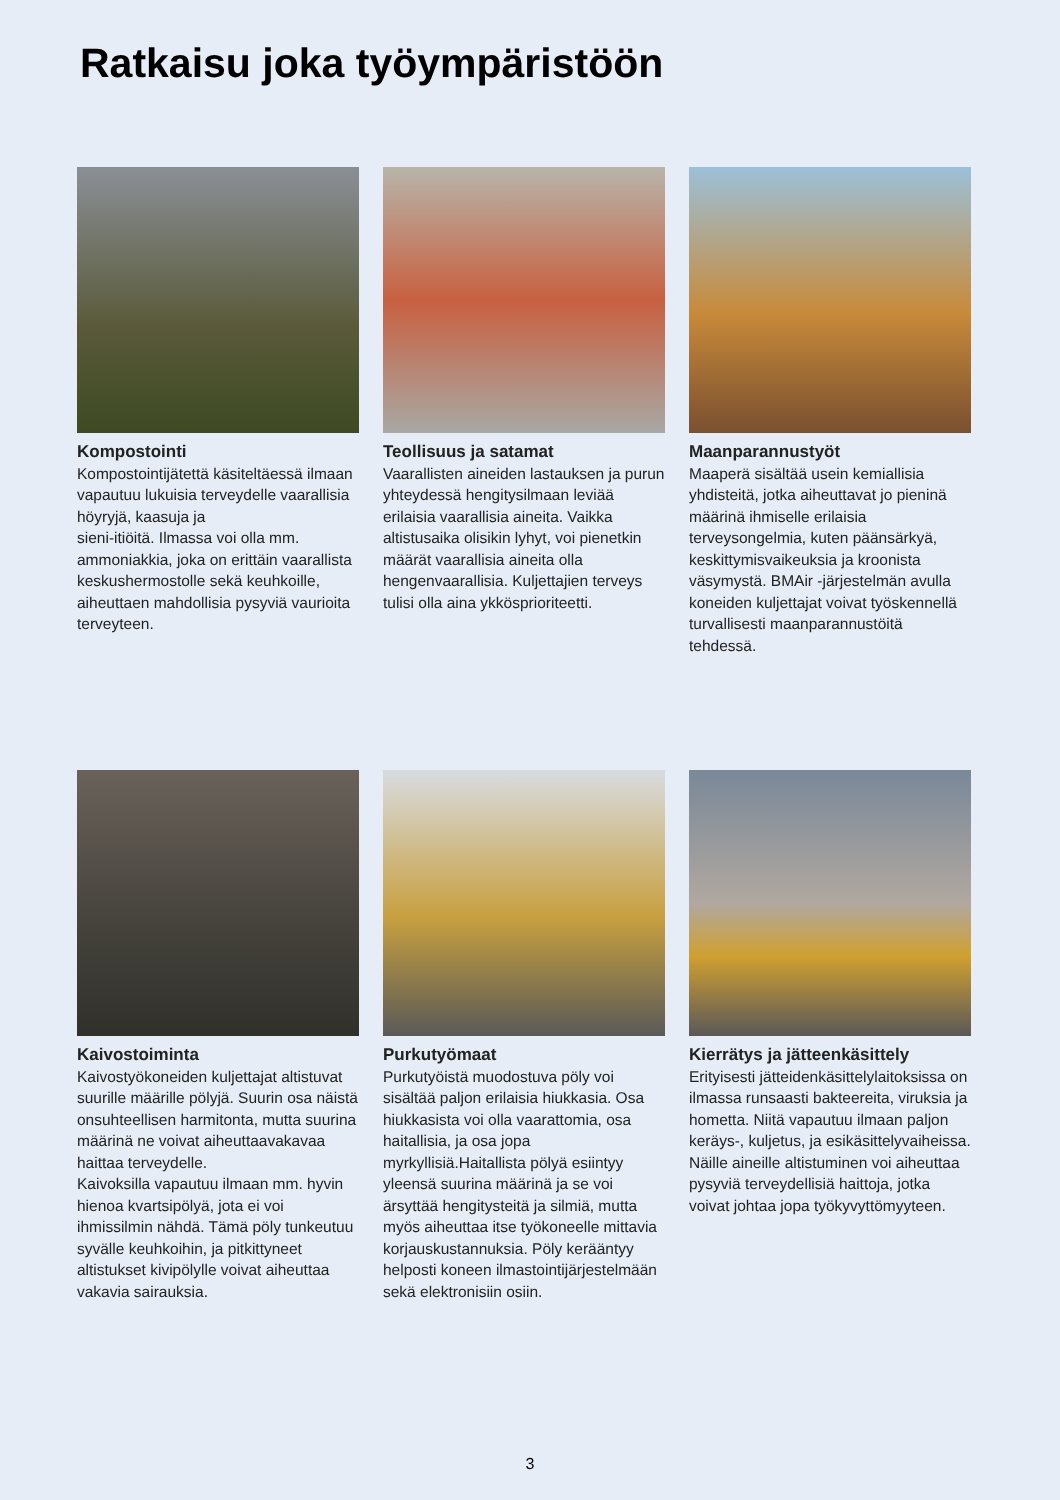Ratkaisu joka työympäristöön
Kompostointi
Kompostointijätettä käsiteltäessä ilmaan vapautuu lukuisia terveydelle vaarallisia höyryjä, kaasuja ja
sieni-itiöitä. Ilmassa voi olla mm. ammoniakkia, joka on erittäin vaarallista keskushermostolle sekä keuhkoille, aiheuttaen mahdollisia pysyviä vaurioita terveyteen.
Teollisuus ja satamat
Vaarallisten aineiden lastauksen ja purun yhteydessä hengitysilmaan leviää erilaisia vaarallisia aineita. Vaikka altistusaika olisikin lyhyt, voi pienetkin määrät vaarallisia aineita olla hengenvaarallisia. Kuljettajien terveys tulisi olla aina ykköspriorit­eetti.
Maanparannustyöt
Maaperä sisältää usein kemiallisia yhdisteitä, jotka aiheuttavat jo pieninä määrinä ihmiselle erilaisia terveysongelmia, kuten päänsärkyä, keskittymisvaikeuksia ja kroonista väsymystä. BMAir -järjestelmän avulla koneiden kuljettajat voivat työskennellä turvallisesti maanparannustöitä tehdessä.
Kaivostoiminta
Kaivostyökoneiden kuljettajat altistuvat suurille määrille pölyjä. Suurin osa näistä onsuhteellisen harmitonta, mutta suurina määrinä ne voivat aiheuttaavakavaa haittaa terveydelle.
Kaivoksilla vapautuu ilmaan mm. hyvin hienoa kvartsipölyä, jota ei voi
ihmissilmin nähdä. Tämä pöly tunkeutuu syvälle keuhkoihin, ja pitkittyneet altistukset kivipölylle voivat aiheuttaa vakavia sairauksia.
Purkutyömaat
Purkutyöistä muodostuva pöly voi sisältää paljon erilaisia hiukkasia. Osa hiukkasista voi olla vaarattomia, osa haitallisia, ja osa jopa
myrkyllisiä.Haitallista pölyä esiintyy yleensä suurina määrinä ja se voi ärsyttää hengitysteitä ja silmiä, mutta myös aiheuttaa itse työkoneelle mittavia korjauskustannuksia. Pöly kerääntyy helposti koneen ilmastointijärjestelmään sekä elektronisiin osiin.
Kierrätys ja jätteenkäsittely
Erityisesti jätteidenkäsittelylaitoksissa on ilmassa runsaasti bakteereita, viruksia ja hometta. Niitä vapautuu ilmaan paljon keräys-, kuljetus, ja esikäsittelyvaiheissa. Näille aineille altistuminen voi aiheuttaa pysyviä terveydellisiä haittoja, jotka voivat johtaa jopa työkyvyttömyyteen.
3